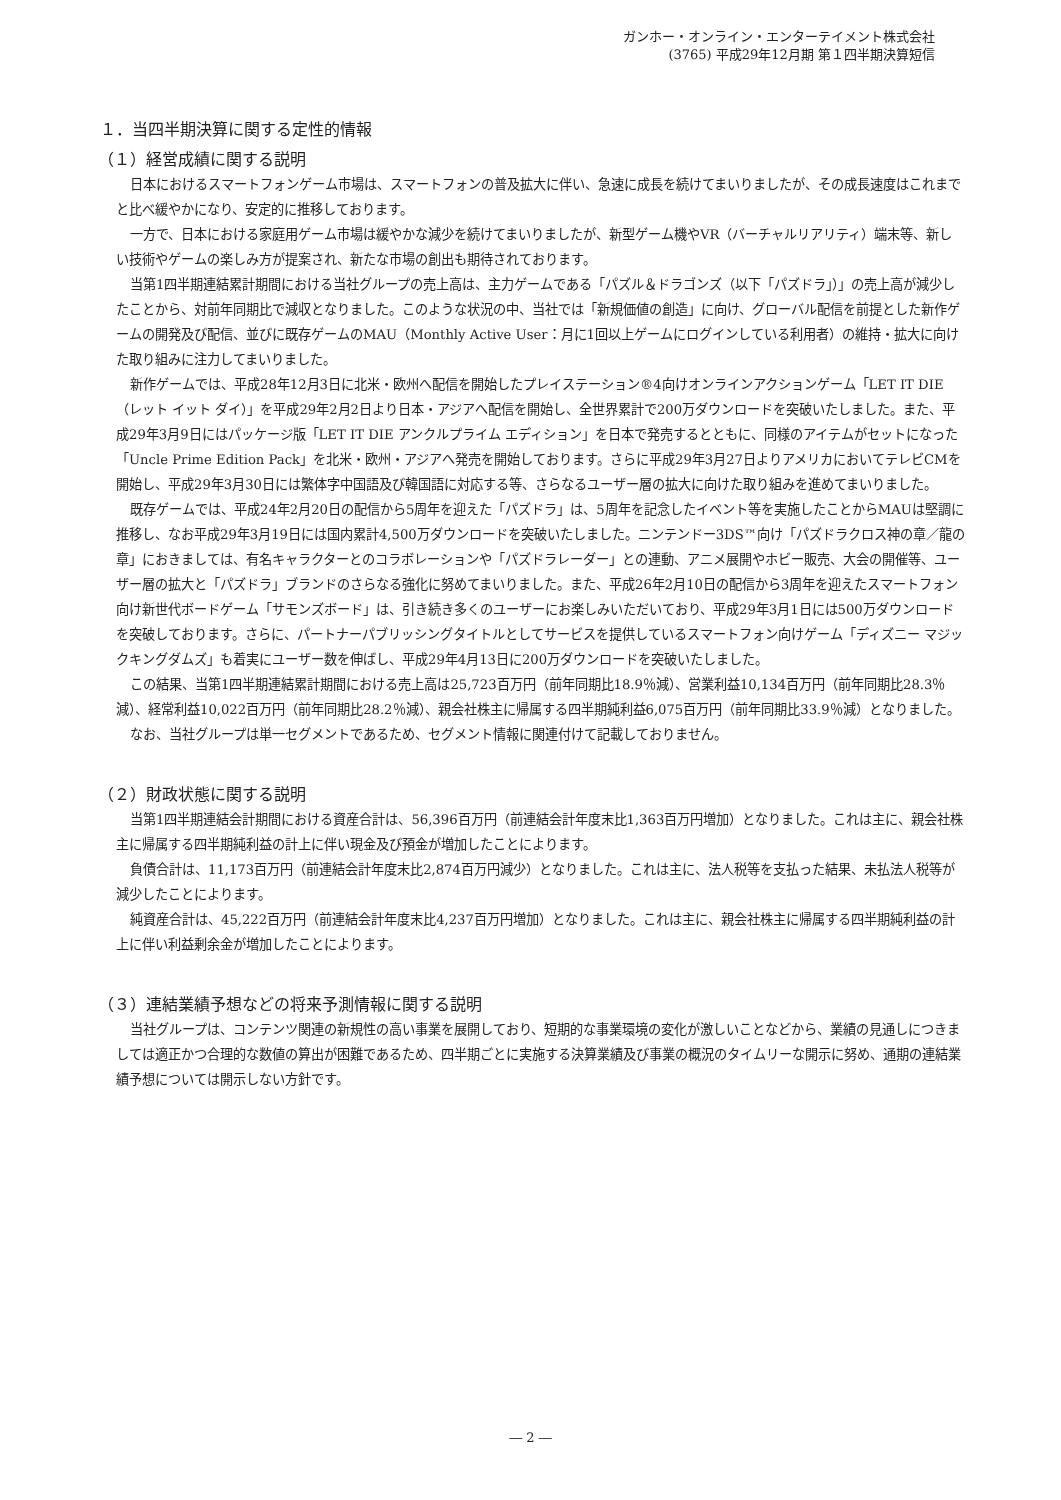ガンホー・オンライン・エンターテイメント株式会社
(3765) 平成29年12月期 第１四半期決算短信
１．当四半期決算に関する定性的情報
（１）経営成績に関する説明
日本におけるスマートフォンゲーム市場は、スマートフォンの普及拡大に伴い、急速に成長を続けてまいりましたが、その成長速度はこれまでと比べ緩やかになり、安定的に推移しております。
一方で、日本における家庭用ゲーム市場は緩やかな減少を続けてまいりましたが、新型ゲーム機やVR（バーチャルリアリティ）端末等、新しい技術やゲームの楽しみ方が提案され、新たな市場の創出も期待されております。
当第1四半期連結累計期間における当社グループの売上高は、主力ゲームである「パズル＆ドラゴンズ（以下「パズドラ」）」の売上高が減少したことから、対前年同期比で減収となりました。このような状況の中、当社では「新規価値の創造」に向け、グローバル配信を前提とした新作ゲームの開発及び配信、並びに既存ゲームのMAU（Monthly Active User：月に1回以上ゲームにログインしている利用者）の維持・拡大に向けた取り組みに注力してまいりました。
新作ゲームでは、平成28年12月3日に北米・欧州へ配信を開始したプレイステーション®4向けオンラインアクションゲーム「LET IT DIE（レット イット ダイ）」を平成29年2月2日より日本・アジアへ配信を開始し、全世界累計で200万ダウンロードを突破いたしました。また、平成29年3月9日にはパッケージ版「LET IT DIE アンクルプライム エディション」を日本で発売するとともに、同様のアイテムがセットになった「Uncle Prime Edition Pack」を北米・欧州・アジアへ発売を開始しております。さらに平成29年3月27日よりアメリカにおいてテレビCMを開始し、平成29年3月30日には繁体字中国語及び韓国語に対応する等、さらなるユーザー層の拡大に向けた取り組みを進めてまいりました。
既存ゲームでは、平成24年2月20日の配信から5周年を迎えた「パズドラ」は、5周年を記念したイベント等を実施したことからMAUは堅調に推移し、なお平成29年3月19日には国内累計4,500万ダウンロードを突破いたしました。ニンテンドー3DS™向け「パズドラクロス神の章／龍の章」におきましては、有名キャラクターとのコラボレーションや「パズドラレーダー」との連動、アニメ展開やホビー販売、大会の開催等、ユーザー層の拡大と「パズドラ」ブランドのさらなる強化に努めてまいりました。また、平成26年2月10日の配信から3周年を迎えたスマートフォン向け新世代ボードゲーム「サモンズボード」は、引き続き多くのユーザーにお楽しみいただいており、平成29年3月1日には500万ダウンロードを突破しております。さらに、パートナーパブリッシングタイトルとしてサービスを提供しているスマートフォン向けゲーム「ディズニー マジックキングダムズ」も着実にユーザー数を伸ばし、平成29年4月13日に200万ダウンロードを突破いたしました。
この結果、当第1四半期連結累計期間における売上高は25,723百万円（前年同期比18.9％減）、営業利益10,134百万円（前年同期比28.3％減）、経常利益10,022百万円（前年同期比28.2％減）、親会社株主に帰属する四半期純利益6,075百万円（前年同期比33.9％減）となりました。
なお、当社グループは単一セグメントであるため、セグメント情報に関連付けて記載しておりません。
（２）財政状態に関する説明
当第1四半期連結会計期間における資産合計は、56,396百万円（前連結会計年度末比1,363百万円増加）となりました。これは主に、親会社株主に帰属する四半期純利益の計上に伴い現金及び預金が増加したことによります。
負債合計は、11,173百万円（前連結会計年度末比2,874百万円減少）となりました。これは主に、法人税等を支払った結果、未払法人税等が減少したことによります。
純資産合計は、45,222百万円（前連結会計年度末比4,237百万円増加）となりました。これは主に、親会社株主に帰属する四半期純利益の計上に伴い利益剰余金が増加したことによります。
（３）連結業績予想などの将来予測情報に関する説明
当社グループは、コンテンツ関連の新規性の高い事業を展開しており、短期的な事業環境の変化が激しいことなどから、業績の見通しにつきましては適正かつ合理的な数値の算出が困難であるため、四半期ごとに実施する決算業績及び事業の概況のタイムリーな開示に努め、通期の連結業績予想については開示しない方針です。
― 2 ―